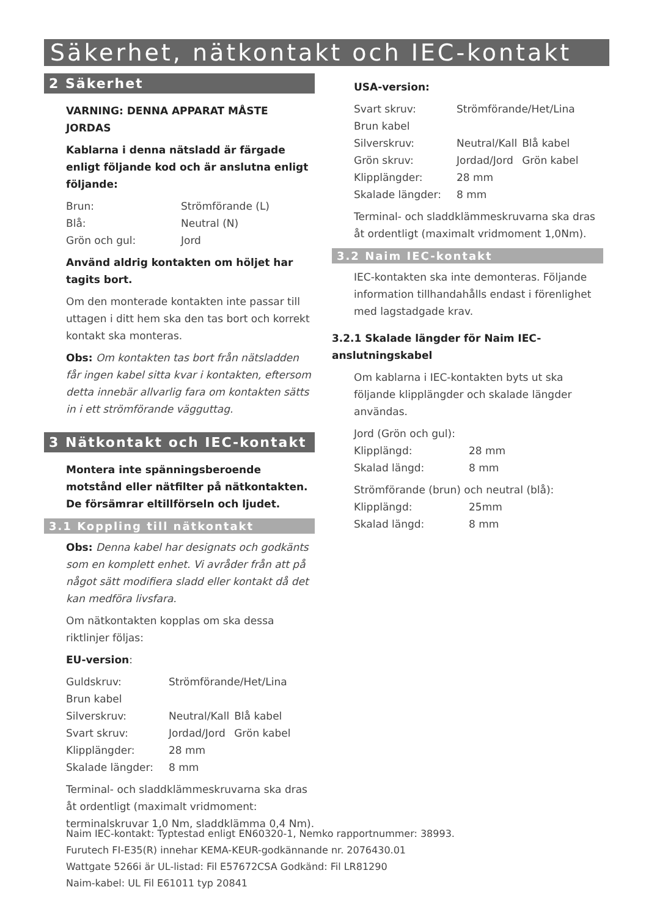Säkerhet, nätkontakt och IEC-kontakt
2 Säkerhet
VARNING: DENNA APPARAT MÅSTE JORDAS
Kablarna i denna nätsladd är färgade enligt följande kod och är anslutna enligt följande:
| Brun: | Strömförande (L) |
| Blå: | Neutral (N) |
| Grön och gul: | Jord |
Använd aldrig kontakten om höljet har tagits bort.
Om den monterade kontakten inte passar till uttagen i ditt hem ska den tas bort och korrekt kontakt ska monteras.
Obs: Om kontakten tas bort från nätsladden får ingen kabel sitta kvar i kontakten, eftersom detta innebär allvarlig fara om kontakten sätts in i ett strömförande vägguttag.
3 Nätkontakt och IEC-kontakt
Montera inte spänningsberoende motstånd eller nätfilter på nätkontakten. De försämrar eltillförseln och ljudet.
3.1 Koppling till nätkontakt
Obs: Denna kabel har designats och godkänts som en komplett enhet. Vi avråder från att på något sätt modifiera sladd eller kontakt då det kan medföra livsfara.
Om nätkontakten kopplas om ska dessa riktlinjer följas:
EU-version:
| Guldskruv: | Strömförande/Het/Lina | |
| Brun kabel | | |
| Silverskruv: | Neutral/Kall | Blå kabel |
| Svart skruv: | Jordad/Jord | Grön kabel |
| Klipplängder: | 28 mm | |
| Skalade längder: | 8 mm | |
Terminal- och sladdklämmeskruvarna ska dras åt ordentligt (maximalt vridmoment: terminalskruvar 1,0 Nm, sladdklämma 0,4 Nm).
USA-version:
| Svart skruv: | Strömförande/Het/Lina | |
| Brun kabel | | |
| Silverskruv: | Neutral/Kall | Blå kabel |
| Grön skruv: | Jordad/Jord | Grön kabel |
| Klipplängder: | 28 mm | |
| Skalade längder: | 8 mm | |
Terminal- och sladdklämmeskruvarna ska dras åt ordentligt (maximalt vridmoment 1,0Nm).
3.2 Naim IEC-kontakt
IEC-kontakten ska inte demonteras. Följande information tillhandahålls endast i förenlighet med lagstadgade krav.
3.2.1 Skalade längder för Naim IEC-anslutningskabel
Om kablarna i IEC-kontakten byts ut ska följande klipplängder och skalade längder användas.
Jord (Grön och gul):
| Klipplängd: | 28 mm |
| Skalad längd: | 8 mm |
Strömförande (brun) och neutral (blå):
| Klipplängd: | 25mm |
| Skalad längd: | 8 mm |
Naim IEC-kontakt: Typtestad enligt EN60320-1, Nemko rapportnummer: 38993.
Furutech FI-E35(R) innehar KEMA-KEUR-godkännande nr. 2076430.01
Wattgate 5266i är UL-listad: Fil E57672CSA Godkänd: Fil LR81290
Naim-kabel: UL Fil E61011 typ 20841